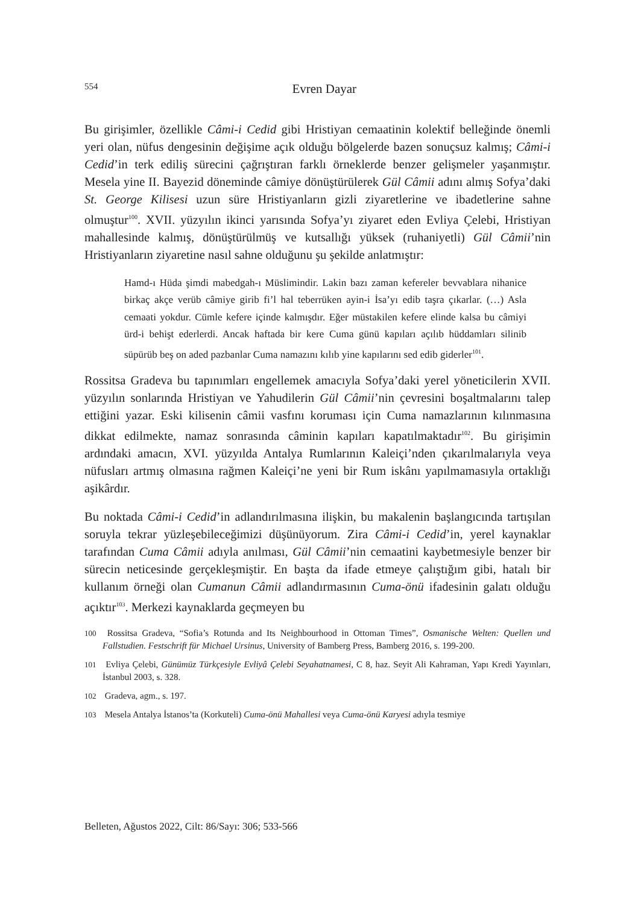554
Evren Dayar
Bu girişimler, özellikle Câmi-i Cedid gibi Hristiyan cemaatinin kolektif belleğinde önemli yeri olan, nüfus dengesinin değişime açık olduğu bölgelerde bazen sonuçsuz kalmış; Câmi-i Cedid’in terk ediliş sürecini çağrıştıran farklı örneklerde benzer gelişmeler yaşanmıştır. Mesela yine II. Bayezid döneminde câmiye dönüştürülerek Gül Câmii adını almış Sofya’daki St. George Kilisesi uzun süre Hristiyanların gizli ziyaretlerine ve ibadetlerine sahne olmuştur<sup>100</sup>. XVII. yüzyılın ikinci yarısında Sofya’yı ziyaret eden Evliya Çelebi, Hristiyan mahallesinde kalmış, dönüştürülmüş ve kutsallığı yüksek (ruhaniyetli) Gül Câmii’nin Hristiyanların ziyaretine nasıl sahne olduğunu şu şekilde anlatmıştır:
Hamd-ı Hüda şimdi mabedgah-ı Müslimindir. Lakin bazı zaman kefereler bevvablara nihanice birkaç akçe verüb câmiye girib fi’l hal teberrüken ayin-i İsa’yı edib taşra çıkarlar. (…) Asla cemaati yokdur. Cümle kefere içinde kalmışdır. Eğer müstakilen kefere elinde kalsa bu câmiyi ürd-i behişt ederlerdi. Ancak haftada bir kere Cuma günü kapıları açılıb hüddamları silinib süpürüb beş on aded pazbanlar Cuma namazını kılıb yine kapılarını sed edib giderler<sup>101</sup>.
Rossitsa Gradeva bu tapınımları engellemek amacıyla Sofya’daki yerel yöneticilerin XVII. yüzyılın sonlarında Hristiyan ve Yahudilerin Gül Câmii’nin çevresini boşaltmalarını talep ettiğini yazar. Eski kilisenin câmii vasfını koruması için Cuma namazlarının kılınmasına dikkat edilmekte, namaz sonrasında câminin kapıları kapatılmaktadır<sup>102</sup>. Bu girişimin ardındaki amacın, XVI. yüzyılda Antalya Rumlarının Kaleiçi’nden çıkarılmalarıyla veya nüfusları artmış olmasına rağmen Kaleiçi’ne yeni bir Rum iskânı yapılmamasıyla ortaklığı aşikârdır.
Bu noktada Câmi-i Cedid’in adlandırılmasına ilişkin, bu makalenin başlangıcında tartışılan soruyla tekrar yüzleşebileceğimizi düşünüyorum. Zira Câmi-i Cedid’in, yerel kaynaklar tarafından Cuma Câmii adıyla anılması, Gül Câmii’nin cemaatini kaybetmesiyle benzer bir sürecin neticesinde gerçekleşmiştir. En başta da ifade etmeye çalıştığım gibi, hatalı bir kullanım örneği olan Cumanun Câmii adlandırmasının Cuma-önü ifadesinin galatı olduğu açıktır<sup>103</sup>. Merkezi kaynaklarda geçmeyen bu
100 Rossitsa Gradeva, “Sofia’s Rotunda and Its Neighbourhood in Ottoman Times”, Osmanische Welten: Quellen und Fallstudien. Festschrift für Michael Ursinus, University of Bamberg Press, Bamberg 2016, s. 199-200.
101 Evliya Çelebi, Günümüz Türkçesiyle Evliyâ Çelebi Seyahatnamesi, C 8, haz. Seyit Ali Kahraman, Yapı Kredi Yayınları, İstanbul 2003, s. 328.
102 Gradeva, agm., s. 197.
103 Mesela Antalya İstanos’ta (Korkuteli) Cuma-önü Mahallesi veya Cuma-önü Karyesi adıyla tesmiye
Belleten, Ağustos 2022, Cilt: 86/Sayı: 306; 533-566